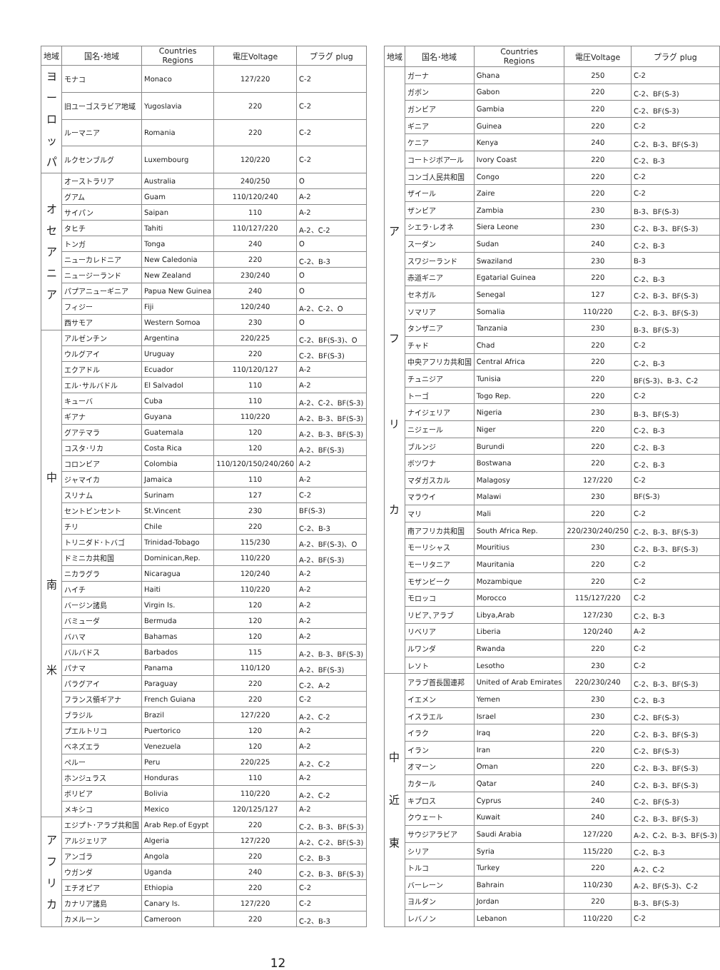| 地域 | 国名･地域 | Countries Regions | 電圧Voltage | プラグ plug |
| --- | --- | --- | --- | --- |
| ヨーロッパ | モナコ | Monaco | 127/220 | C-2 |
| | 旧ユーゴスラビア地域 | Yugoslavia | 220 | C-2 |
| | ルーマニア | Romania | 220 | C-2 |
| | ルクセンブルグ | Luxembourg | 120/220 | C-2 |
| オセアニア | オーストラリア | Australia | 240/250 | O |
| | グアム | Guam | 110/120/240 | A-2 |
| | サイパン | Saipan | 110 | A-2 |
| | タヒチ | Tahiti | 110/127/220 | A-2、C-2 |
| | トンガ | Tonga | 240 | O |
| | ニューカレドニア | New Caledonia | 220 | C-2、B-3 |
| | ニュージーランド | New Zealand | 230/240 | O |
| | パプアニューギニア | Papua New Guinea | 240 | O |
| | フィジー | Fiji | 120/240 | A-2、C-2、O |
| | 西サモア | Western Somoa | 230 | O |
| 中 南 米 | アルゼンチン | Argentina | 220/225 | C-2、BF(S-3)、O |
| | ウルグアイ | Uruguay | 220 | C-2、BF(S-3) |
| | エクアドル | Ecuador | 110/120/127 | A-2 |
| | エル･サルバドル | El Salvadol | 110 | A-2 |
| | キューバ | Cuba | 110 | A-2、C-2、BF(S-3) |
| | ギアナ | Guyana | 110/220 | A-2、B-3、BF(S-3) |
| | グアテマラ | Guatemala | 120 | A-2、B-3、BF(S-3) |
| | コスタ･リカ | Costa Rica | 120 | A-2、BF(S-3) |
| | コロンビア | Colombia | 110/120/150/240/260 | A-2 |
| | ジャマイカ | Jamaica | 110 | A-2 |
| | スリナム | Surinam | 127 | C-2 |
| | セントビンセント | St.Vincent | 230 | BF(S-3) |
| | チリ | Chile | 220 | C-2、B-3 |
| | トリニダド･トバゴ | Trinidad-Tobago | 115/230 | A-2、BF(S-3)、O |
| | ドミニカ共和国 | Dominican,Rep. | 110/220 | A-2、BF(S-3) |
| | ニカラグラ | Nicaragua | 120/240 | A-2 |
| | ハイチ | Haiti | 110/220 | A-2 |
| | バージン諸島 | Virgin Is. | 120 | A-2 |
| | バミューダ | Bermuda | 120 | A-2 |
| | バハマ | Bahamas | 120 | A-2 |
| | バルバドス | Barbados | 115 | A-2、B-3、BF(S-3) |
| | パナマ | Panama | 110/120 | A-2、BF(S-3) |
| | パラグアイ | Paraguay | 220 | C-2、A-2 |
| | フランス領ギアナ | French Guiana | 220 | C-2 |
| | ブラジル | Brazil | 127/220 | A-2、C-2 |
| | プエルトリコ | Puertorico | 120 | A-2 |
| | ベネズエラ | Venezuela | 120 | A-2 |
| | ペルー | Peru | 220/225 | A-2、C-2 |
| | ホンジュラス | Honduras | 110 | A-2 |
| | ボリビア | Bolivia | 110/220 | A-2、C-2 |
| | メキシコ | Mexico | 120/125/127 | A-2 |
| アフリカ | エジプト･アラブ共和国 | Arab Rep.of Egypt | 220 | C-2、B-3、BF(S-3) |
| | アルジェリア | Algeria | 127/220 | A-2、C-2、BF(S-3) |
| | アンゴラ | Angola | 220 | C-2、B-3 |
| | ウガンダ | Uganda | 240 | C-2、B-3、BF(S-3) |
| | エチオピア | Ethiopia | 220 | C-2 |
| | カナリア諸島 | Canary Is. | 127/220 | C-2 |
| | カメルーン | Cameroon | 220 | C-2、B-3 |
| 地域 | 国名･地域 | Countries Regions | 電圧Voltage | プラグ plug |
| --- | --- | --- | --- | --- |
| ア フ リ カ | ガーナ | Ghana | 250 | C-2 |
| | ガボン | Gabon | 220 | C-2、BF(S-3) |
| | ガンビア | Gambia | 220 | C-2、BF(S-3) |
| | ギニア | Guinea | 220 | C-2 |
| | ケニア | Kenya | 240 | C-2、B-3、BF(S-3) |
| | コートジボアール | Ivory Coast | 220 | C-2、B-3 |
| | コンゴ人民共和国 | Congo | 220 | C-2 |
| | ザイール | Zaire | 220 | C-2 |
| | ザンビア | Zambia | 230 | B-3、BF(S-3) |
| | シエラ･レオネ | Siera Leone | 230 | C-2、B-3、BF(S-3) |
| | スーダン | Sudan | 240 | C-2、B-3 |
| | スワジーランド | Swaziland | 230 | B-3 |
| | 赤道ギニア | Egatarial Guinea | 220 | C-2、B-3 |
| | セネガル | Senegal | 127 | C-2、B-3、BF(S-3) |
| | ソマリア | Somalia | 110/220 | C-2、B-3、BF(S-3) |
| | タンザニア | Tanzania | 230 | B-3、BF(S-3) |
| | チャド | Chad | 220 | C-2 |
| | 中央アフリカ共和国 | Central Africa | 220 | C-2、B-3 |
| | チュニジア | Tunisia | 220 | BF(S-3)、B-3、C-2 |
| | トーゴ | Togo Rep. | 220 | C-2 |
| | ナイジェリア | Nigeria | 230 | B-3、BF(S-3) |
| | ニジェール | Niger | 220 | C-2、B-3 |
| | ブルンジ | Burundi | 220 | C-2、B-3 |
| | ボツワナ | Bostwana | 220 | C-2、B-3 |
| | マダガスカル | Malagosy | 127/220 | C-2 |
| | マラウイ | Malawi | 230 | BF(S-3) |
| | マリ | Mali | 220 | C-2 |
| | 南アフリカ共和国 | South Africa Rep. | 220/230/240/250 | C-2、B-3、BF(S-3) |
| | モーリシャス | Mouritius | 230 | C-2、B-3、BF(S-3) |
| | モーリタニア | Mauritania | 220 | C-2 |
| | モザンビーク | Mozambique | 220 | C-2 |
| | モロッコ | Morocco | 115/127/220 | C-2 |
| | リビア､アラブ | Libya,Arab | 127/230 | C-2、B-3 |
| | リベリア | Liberia | 120/240 | A-2 |
| | ルワンダ | Rwanda | 220 | C-2 |
| | レソト | Lesotho | 230 | C-2 |
| 中 近 東 | アラブ首長国連邦 | United of Arab Emirates | 220/230/240 | C-2、B-3、BF(S-3) |
| | イエメン | Yemen | 230 | C-2、B-3 |
| | イスラエル | Israel | 230 | C-2、BF(S-3) |
| | イラク | Iraq | 220 | C-2、B-3、BF(S-3) |
| | イラン | Iran | 220 | C-2、BF(S-3) |
| | オマーン | Oman | 220 | C-2、B-3、BF(S-3) |
| | カタール | Qatar | 240 | C-2、B-3、BF(S-3) |
| | キプロス | Cyprus | 240 | C-2、BF(S-3) |
| | クウェート | Kuwait | 240 | C-2、B-3、BF(S-3) |
| | サウジアラビア | Saudi Arabia | 127/220 | A-2、C-2、B-3、BF(S-3) |
| | シリア | Syria | 115/220 | C-2、B-3 |
| | トルコ | Turkey | 220 | A-2、C-2 |
| | バーレーン | Bahrain | 110/230 | A-2、BF(S-3)、C-2 |
| | ヨルダン | Jordan | 220 | B-3、BF(S-3) |
| | レバノン | Lebanon | 110/220 | C-2 |
12